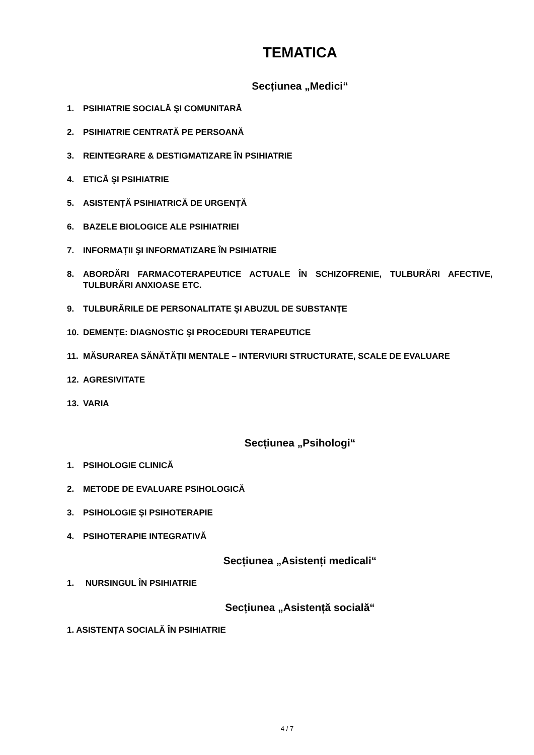TEMATICA
Secțiunea „Medici“
1. PSIHIATRIE SOCIALĂ ŞI COMUNITARĂ
2. PSIHIATRIE CENTRATĂ PE PERSOANĂ
3. REINTEGRARE & DESTIGMATIZARE ÎN PSIHIATRIE
4. ETICĂ ŞI PSIHIATRIE
5. ASISTENȚĂ PSIHIATRICĂ DE URGENȚĂ
6. BAZELE BIOLOGICE ALE PSIHIATRIEI
7. INFORMAȚII ŞI INFORMATIZARE ÎN PSIHIATRIE
8. ABORDĂRI FARMACOTERAPEUTICE ACTUALE ÎN SCHIZOFRENIE, TULBURĂRI AFECTIVE, TULBURĂRI ANXIOASE ETC.
9. TULBURĂRILE DE PERSONALITATE ŞI ABUZUL DE SUBSTANȚE
10. DEMENȚE: DIAGNOSTIC ŞI PROCEDURI TERAPEUTICE
11. MĂSURAREA SĂNĂTĂȚII MENTALE – INTERVIURI STRUCTURATE, SCALE DE EVALUARE
12. AGRESIVITATE
13. VARIA
Secțiunea „Psihologi“
1. PSIHOLOGIE CLINICĂ
2. METODE DE EVALUARE PSIHOLOGICĂ
3. PSIHOLOGIE ŞI PSIHOTERAPIE
4. PSIHOTERAPIE INTEGRATIVĂ
Secțiunea „Asistenți medicali“
1. NURSINGUL ÎN PSIHIATRIE
Secțiunea „Asistență socială“
1. ASISTENȚA SOCIALĂ ÎN PSIHIATRIE
4 / 7